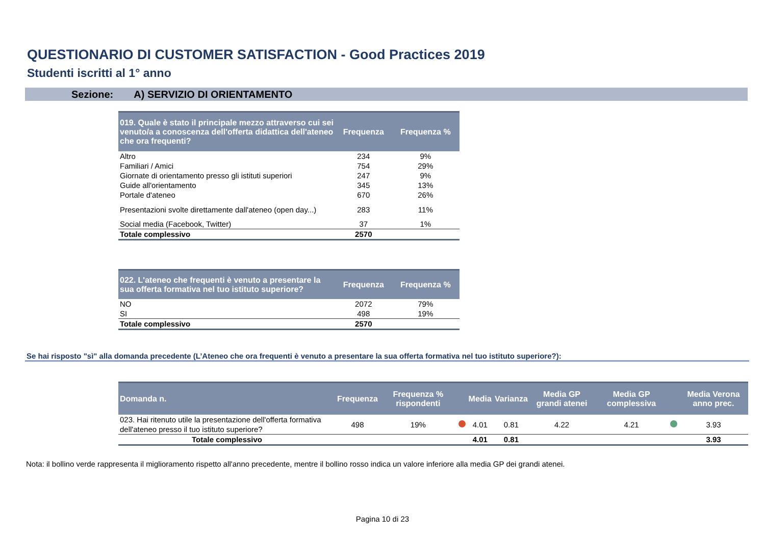QUESTIONARIO DI CUSTOMER SATISFACTION - Good Practices 2019
Studenti iscritti al 1° anno
Sezione: A) SERVIZIO DI ORIENTAMENTO
| 019. Quale è stato il principale mezzo attraverso cui sei venuto/a a conoscenza dell'offerta didattica dell'ateneo che ora frequenti? | Frequenza | Frequenza % |
| --- | --- | --- |
| Altro | 234 | 9% |
| Familiari / Amici | 754 | 29% |
| Giornate di orientamento presso gli istituti superiori | 247 | 9% |
| Guide all'orientamento | 345 | 13% |
| Portale d'ateneo | 670 | 26% |
| Presentazioni svolte direttamente dall'ateneo (open day...) | 283 | 11% |
| Social media (Facebook, Twitter) | 37 | 1% |
| Totale complessivo | 2570 | |
| 022. L'ateneo che frequenti è venuto a presentare la sua offerta formativa nel tuo istituto superiore? | Frequenza | Frequenza % |
| --- | --- | --- |
| NO | 2072 | 79% |
| SI | 498 | 19% |
| Totale complessivo | 2570 | |
Se hai risposto "sì" alla domanda precedente (L’Ateneo che ora frequenti è venuto a presentare la sua offerta formativa nel tuo istituto superiore?):
| Domanda n. | Frequenza | Frequenza % rispondenti | | Media | Varianza | Media GP grandi atenei | Media GP complessiva | | Media Verona anno prec. |
| --- | --- | --- | --- | --- | --- | --- | --- | --- | --- |
| 023. Hai ritenuto utile la presentazione dell'offerta formativa dell'ateneo presso il tuo istituto superiore? | 498 | 19% | | 4.01 | 0.81 | 4.22 | 4.21 | | 3.93 |
| Totale complessivo | | | | 4.01 | 0.81 | | | | 3.93 |
Nota: il bollino verde rappresenta il miglioramento rispetto all'anno precedente, mentre il bollino rosso indica un valore inferiore alla media GP dei grandi atenei.
Pagina 10 di 23